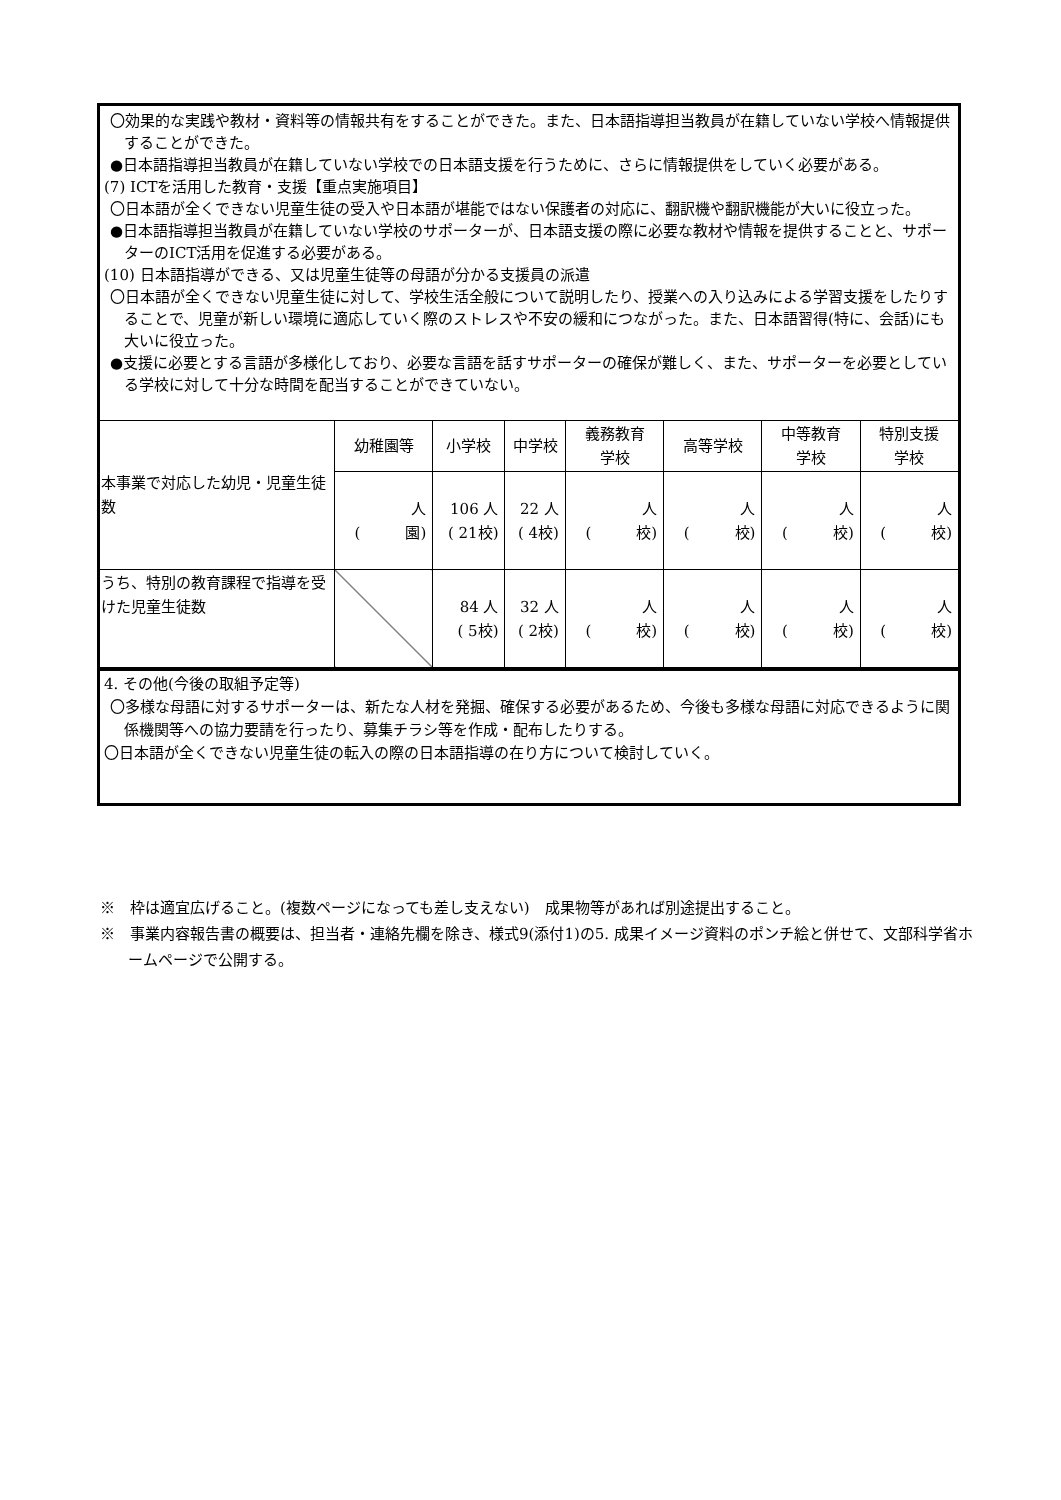〇効果的な実践や教材・資料等の情報共有をすることができた。また、日本語指導担当教員が在籍していない学校へ情報提供することができた。
●日本語指導担当教員が在籍していない学校での日本語支援を行うために、さらに情報提供をしていく必要がある。
(7) ICTを活用した教育・支援【重点実施項目】
〇日本語が全くできない児童生徒の受入や日本語が堪能ではない保護者の対応に、翻訳機や翻訳機能が大いに役立った。
●日本語指導担当教員が在籍していない学校のサポーターが、日本語支援の際に必要な教材や情報を提供することと、サポーターのICT活用を促進する必要がある。
(10) 日本語指導ができる、又は児童生徒等の母語が分かる支援員の派遣
〇日本語が全くできない児童生徒に対して、学校生活全般について説明したり、授業への入り込みによる学習支援をしたりすることで、児童が新しい環境に適応していく際のストレスや不安の緩和につながった。また、日本語習得(特に、会話)にも大いに役立った。
●支援に必要とする言語が多様化しており、必要な言語を話すサポーターの確保が難しく、また、サポーターを必要としている学校に対して十分な時間を配当することができていない。
| 本事業で対応した幼児・児童生徒数 | 幼稚園等 | 小学校 | 中学校 | 義務教育 学校 | 高等学校 | 中等教育 学校 | 特別支援 学校 |
| | 人 ( 園) | 106 人 ( 21校) | 22 人 ( 4校) | 人 ( 校) | 人 ( 校) | 人 ( 校) | 人 ( 校) |
| うち、特別の教育課程で指導を受けた児童生徒数 | | 84 人 ( 5校) | 32 人 ( 2校) | 人 ( 校) | 人 ( 校) | 人 ( 校) | 人 ( 校) |
4. その他(今後の取組予定等)
〇多様な母語に対するサポーターは、新たな人材を発掘、確保する必要があるため、今後も多様な母語に対応できるように関係機関等への協力要請を行ったり、募集チラシ等を作成・配布したりする。
〇日本語が全くできない児童生徒の転入の際の日本語指導の在り方について検討していく。
※　枠は適宜広げること。(複数ページになっても差し支えない)　成果物等があれば別途提出すること。
※　事業内容報告書の概要は、担当者・連絡先欄を除き、様式9(添付1)の5. 成果イメージ資料のポンチ絵と併せて、文部科学省ホームページで公開する。